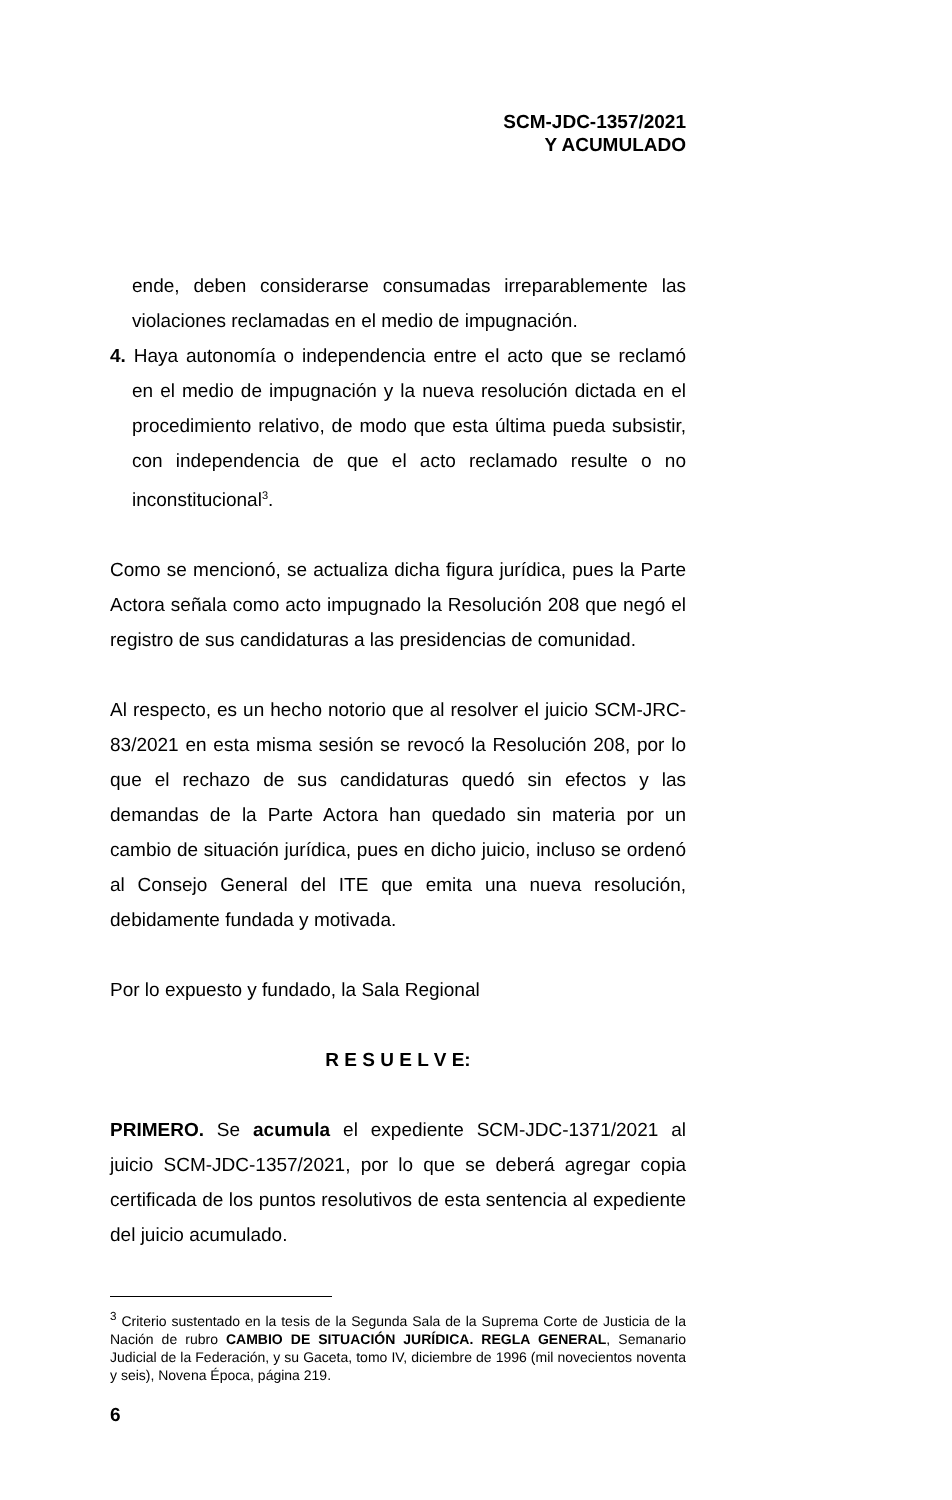SCM-JDC-1357/2021
Y ACUMULADO
ende, deben considerarse consumadas irreparablemente las violaciones reclamadas en el medio de impugnación.
4. Haya autonomía o independencia entre el acto que se reclamó en el medio de impugnación y la nueva resolución dictada en el procedimiento relativo, de modo que esta última pueda subsistir, con independencia de que el acto reclamado resulte o no inconstitucional<sup>3</sup>.
Como se mencionó, se actualiza dicha figura jurídica, pues la Parte Actora señala como acto impugnado la Resolución 208 que negó el registro de sus candidaturas a las presidencias de comunidad.
Al respecto, es un hecho notorio que al resolver el juicio SCM-JRC-83/2021 en esta misma sesión se revocó la Resolución 208, por lo que el rechazo de sus candidaturas quedó sin efectos y las demandas de la Parte Actora han quedado sin materia por un cambio de situación jurídica, pues en dicho juicio, incluso se ordenó al Consejo General del ITE que emita una nueva resolución, debidamente fundada y motivada.
Por lo expuesto y fundado, la Sala Regional
R E S U E L V E:
PRIMERO. Se acumula el expediente SCM-JDC-1371/2021 al juicio SCM-JDC-1357/2021, por lo que se deberá agregar copia certificada de los puntos resolutivos de esta sentencia al expediente del juicio acumulado.
<sup>3</sup> Criterio sustentado en la tesis de la Segunda Sala de la Suprema Corte de Justicia de la Nación de rubro CAMBIO DE SITUACIÓN JURÍDICA. REGLA GENERAL, Semanario Judicial de la Federación, y su Gaceta, tomo IV, diciembre de 1996 (mil novecientos noventa y seis), Novena Época, página 219.
6